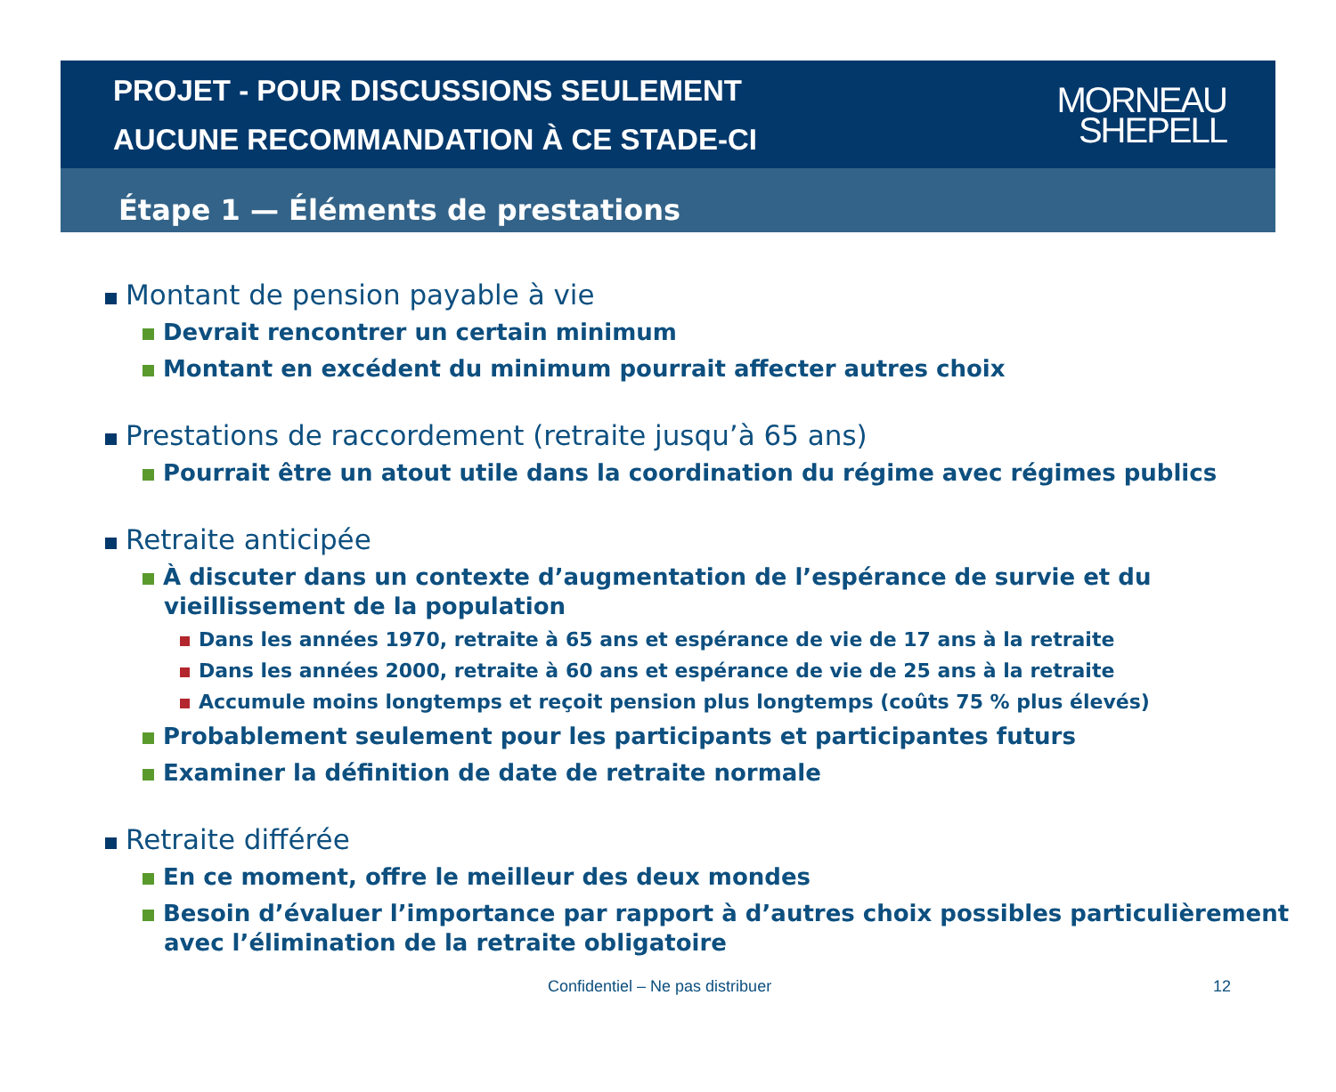PROJET - POUR DISCUSSIONS SEULEMENT
AUCUNE RECOMMANDATION À CE STADE-CI
MORNEAU
SHEPELL
Étape 1 — Éléments de prestations
Montant de pension payable à vie
Devrait rencontrer un certain minimum
Montant en excédent du minimum pourrait affecter autres choix
Prestations de raccordement (retraite jusqu’à 65 ans)
Pourrait être un atout utile dans la coordination du régime avec régimes publics
Retraite anticipée
À discuter dans un contexte d’augmentation de l’espérance de survie et du vieillissement de la population
Dans les années 1970, retraite à 65 ans et espérance de vie de 17 ans à la retraite
Dans les années 2000, retraite à 60 ans et espérance de vie de 25 ans à la retraite
Accumule moins longtemps et reçoit pension plus longtemps (coûts 75 % plus élevés)
Probablement seulement pour les participants et participantes futurs
Examiner la définition de date de retraite normale
Retraite différée
En ce moment, offre le meilleur des deux mondes
Besoin d’évaluer l’importance par rapport à d’autres choix possibles particulièrement avec l’élimination de la retraite obligatoire
Confidentiel – Ne pas distribuer 12